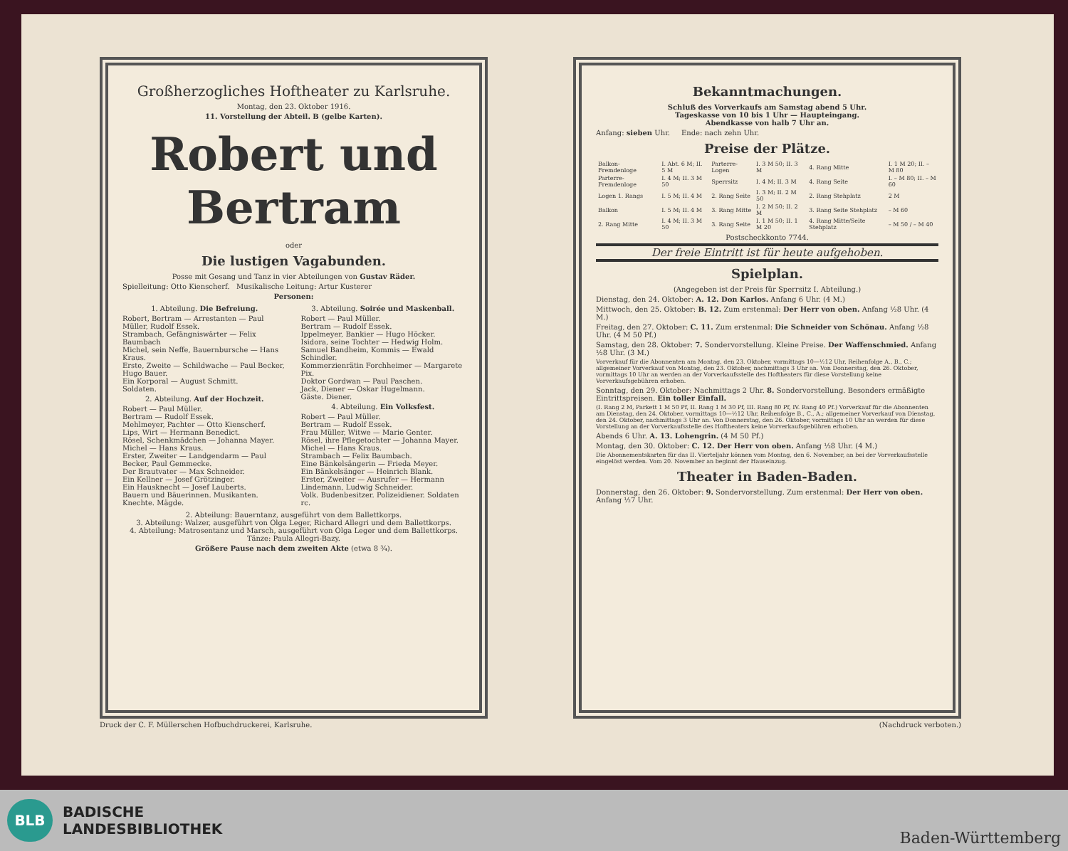Großherzogliches Hoftheater zu Karlsruhe.
Montag, den 23. Oktober 1916.
11. Vorstellung der Abteil. B (gelbe Karten).
Robert und Bertram
oder
Die lustigen Vagabunden.
Posse mit Gesang und Tanz in vier Abteilungen von Gustav Räder.
Spielleitung: Otto Kienscherf. Musikalische Leitung: Artur Kusterer
Personen:
1. Abteilung. Die Befreiung.
Robert, Bertram — Arrestanten — Paul Müller, Rudolf Essek.
Strambach, Gefängniswärter — Felix Baumbach
Michel, sein Neffe, Bauernbursche — Hans Kraus.
Erste, Zweite — Schildwache — Paul Becker, Hugo Bauer.
Ein Korporal — August Schmitt.
Soldaten.
2. Abteilung. Auf der Hochzeit.
Robert — Paul Müller.
Bertram — Rudolf Essek.
Mehlmeyer, Pachter — Otto Kienscherf.
Lips, Wirt — Hermann Benedict.
Rösel, Schenkmädchen — Johanna Mayer.
Michel — Hans Kraus.
Erster, Zweiter — Landgendarm — Paul Becker, Paul Gemmecke.
Der Brautvater — Max Schneider.
Ein Kellner — Josef Grötzinger.
Ein Hausknecht — Josef Lauberts.
Bauern und Bäuerinnen. Musikanten. Knechte. Mägde.
3. Abteilung. Soirée und Maskenball.
Robert — Paul Müller.
Bertram — Rudolf Essek.
Ippelmeyer, Bankier — Hugo Höcker.
Isidora, seine Tochter — Hedwig Holm.
Samuel Bandheim, Kommis — Ewald Schindler.
Kommerzienrätin Forchheimer — Margarete Pix.
Doktor Gordwan — Paul Paschen.
Jack, Diener — Oskar Hugelmann.
Gäste. Diener.
4. Abteilung. Ein Volksfest.
Robert — Paul Müller.
Bertram — Rudolf Essek.
Frau Müller, Witwe — Marie Genter.
Rösel, ihre Pflegetochter — Johanna Mayer.
Michel — Hans Kraus.
Strambach — Felix Baumbach.
Eine Bänkelsängerin — Frieda Meyer.
Ein Bänkelsänger — Heinrich Blank.
Erster, Zweiter — Ausrufer — Hermann Lindemann, Ludwig Schneider.
Volk. Budenbesitzer. Polizeidiener. Soldaten rc.
2. Abteilung: Bauerntanz, ausgeführt von dem Ballettkorps.
3. Abteilung: Walzer, ausgeführt von Olga Leger, Richard Allegri und dem Ballettkorps.
4. Abteilung: Matrosentanz und Marsch, ausgeführt von Olga Leger und dem Ballettkorps.
Tänze: Paula Allegri-Bazy.
Größere Pause nach dem zweiten Akte (etwa 8 ¾).
Druck der C. F. Müllerschen Hofbuchdruckerei, Karlsruhe.
Bekanntmachungen.
Schluß des Vorverkaufs am Samstag abend 5 Uhr.
Tageskasse von 10 bis 1 Uhr — Haupteingang.
Abendkasse von halb 7 Uhr an.
Anfang: sieben Uhr. Ende: nach zehn Uhr.
Preise der Plätze.
| Balkon-Fremdenloge | I. Abt. 6 M; II. 5 M | Parterre-Logen | I. 3 M 50; II. 3 M | 4. Rang Mitte | I. 1 M 20; II. – M 80 |
| Parterre-Fremdenloge | I. 4 M; II. 3 M 50 | Sperrsitz | I. 4 M; II. 3 M | 4. Rang Seite | I. – M 80; II. – M 60 |
| Logen 1. Rangs | I. 5 M; II. 4 M | 2. Rang Seite | I. 3 M; II. 2 M 50 | 2. Rang Stehplatz | 2 M |
| Balkon | I. 5 M; II. 4 M | 3. Rang Mitte | I. 2 M 50; II. 2 M | 3. Rang Seite Stehplatz | – M 60 |
| 2. Rang Mitte | I. 4 M; II. 3 M 50 | 3. Rang Seite | I. 1 M 50; II. 1 M 20 | 4. Rang Mitte/Seite Stehplatz | – M 50 / – M 40 |
Postscheckkonto 7744.
Der freie Eintritt ist für heute aufgehoben.
Spielplan.
(Angegeben ist der Preis für Sperrsitz I. Abteilung.)
Dienstag, den 24. Oktober: A. 12. Don Karlos. Anfang 6 Uhr. (4 M.)
Mittwoch, den 25. Oktober: B. 12. Zum erstenmal: Der Herr von oben. Anfang ½8 Uhr. (4 M.)
Freitag, den 27. Oktober: C. 11. Zum erstenmal: Die Schneider von Schönau. Anfang ½8 Uhr. (4 M 50 Pf.)
Samstag, den 28. Oktober: 7. Sondervorstellung. Kleine Preise. Der Waffenschmied. Anfang ½8 Uhr. (3 M.)
Vorverkauf für die Abonnenten am Montag, den 23. Oktober, vormittags 10—½12 Uhr, Reihenfolge A., B., C.; allgemeiner Vorverkauf von Montag, den 23. Oktober, nachmittags 3 Uhr an. Von Donnerstag, den 26. Oktober, vormittags 10 Uhr an werden an der Vorverkaufsstelle des Hoftheaters für diese Vorstellung keine Vorverkaufsgebühren erhoben.
Sonntag, den 29. Oktober: Nachmittags 2 Uhr. 8. Sondervorstellung. Besonders ermäßigte Eintrittspreisen. Ein toller Einfall.
(I. Rang 2 M, Parkett 1 M 50 Pf, II. Rang 1 M 30 Pf, III. Rang 80 Pf, IV. Rang 40 Pf.) Vorverkauf für die Abonnenten am Dienstag, den 24. Oktober, vormittags 10—½12 Uhr, Reihenfolge B., C., A.; allgemeiner Vorverkauf von Dienstag, den 24. Oktober, nachmittags 3 Uhr an. Von Donnerstag, den 26. Oktober, vormittags 10 Uhr an werden für diese Vorstellung an der Vorverkaufsstelle des Hoftheaters keine Vorverkaufsgebühren erhoben.
Abends 6 Uhr. A. 13. Lohengrin. (4 M 50 Pf.)
Montag, den 30. Oktober: C. 12. Der Herr von oben. Anfang ½8 Uhr. (4 M.)
Die Abonnementskarten für das II. Vierteljahr können vom Montag, den 6. November, an bei der Vorverkaufsstelle eingelöst werden. Vom 20. November an beginnt der Hauseinzug.
Theater in Baden-Baden.
Donnerstag, den 26. Oktober: 9. Sondervorstellung. Zum erstenmal: Der Herr von oben. Anfang ½7 Uhr.
(Nachdruck verboten.)
BLB
BADISCHE
LANDESBIBLIOTHEK
Baden-Württemberg